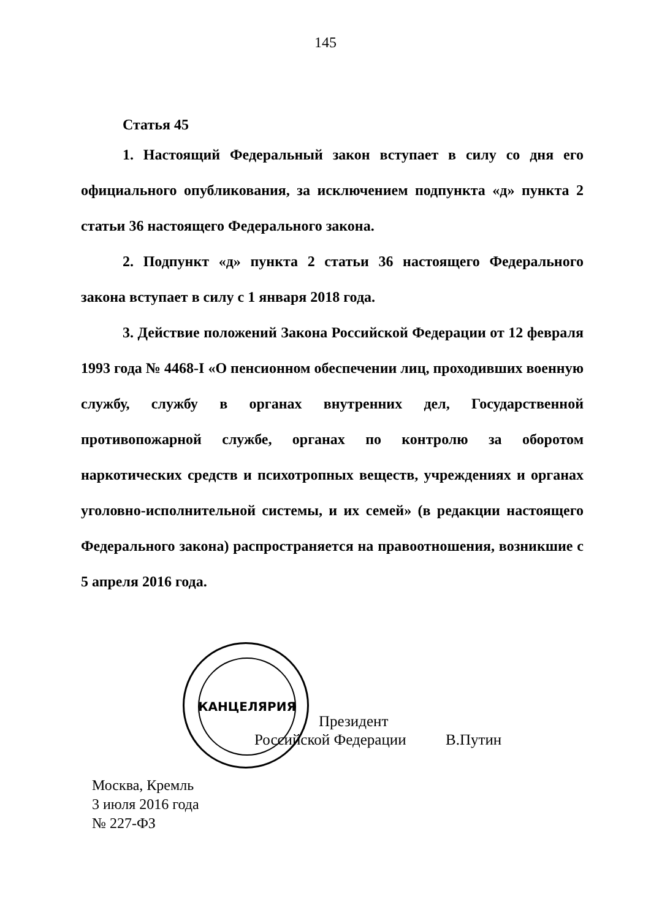145
Статья 45
1. Настоящий Федеральный закон вступает в силу со дня его официального опубликования, за исключением подпункта «д» пункта 2 статьи 36 настоящего Федерального закона.
2. Подпункт «д» пункта 2 статьи 36 настоящего Федерального закона вступает в силу с 1 января 2018 года.
3. Действие положений Закона Российской Федерации от 12 февраля 1993 года № 4468-I «О пенсионном обеспечении лиц, проходивших военную службу, службу в органах внутренних дел, Государственной противопожарной службе, органах по контролю за оборотом наркотических средств и психотропных веществ, учреждениях и органах уголовно-исполнительной системы, и их семей» (в редакции настоящего Федерального закона) распространяется на правоотношения, возникшие с 5 апреля 2016 года.
КАНЦЕЛЯРИЯ
Президент
Российской Федерации В.Путин
Москва, Кремль
3 июля 2016 года
№ 227-ФЗ